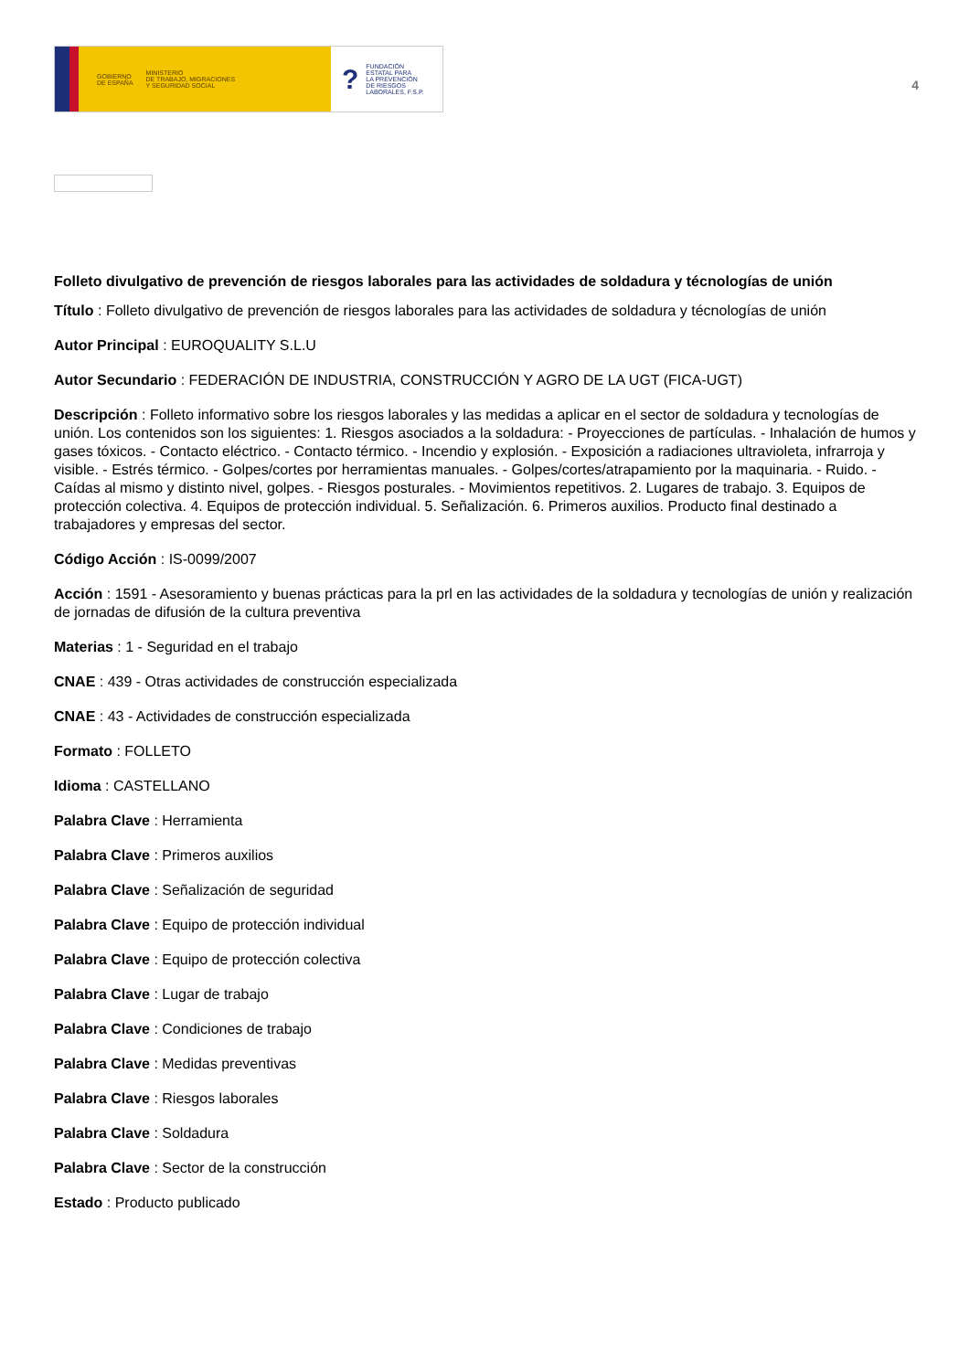GOBIERNO
DE ESPAÑA MINISTERIO
DE TRABAJO, MIGRACIONES
Y SEGURIDAD SOCIAL
? FUNDACIÓN
ESTATAL PARA
LA PREVENCIÓN
DE RIESGOS
LABORALES, F.S.P.
4
Folleto divulgativo de prevención de riesgos laborales para las actividades de soldadura y técnologías de unión
Título : Folleto divulgativo de prevención de riesgos laborales para las actividades de soldadura y técnologías de unión
Autor Principal : EUROQUALITY S.L.U
Autor Secundario : FEDERACIÓN DE INDUSTRIA, CONSTRUCCIÓN Y AGRO DE LA UGT (FICA-UGT)
Descripción : Folleto informativo sobre los riesgos laborales y las medidas a aplicar en el sector de soldadura y tecnologías de unión. Los contenidos son los siguientes: 1. Riesgos asociados a la soldadura: - Proyecciones de partículas. - Inhalación de humos y gases tóxicos. - Contacto eléctrico. - Contacto térmico. - Incendio y explosión. - Exposición a radiaciones ultravioleta, infrarroja y visible. - Estrés térmico. - Golpes/cortes por herramientas manuales. - Golpes/cortes/atrapamiento por la maquinaria. - Ruido. - Caídas al mismo y distinto nivel, golpes. - Riesgos posturales. - Movimientos repetitivos. 2. Lugares de trabajo. 3. Equipos de protección colectiva. 4. Equipos de protección individual. 5. Señalización. 6. Primeros auxilios. Producto final destinado a trabajadores y empresas del sector.
Código Acción : IS-0099/2007
Acción : 1591 - Asesoramiento y buenas prácticas para la prl en las actividades de la soldadura y tecnologías de unión y realización de jornadas de difusión de la cultura preventiva
Materias : 1 - Seguridad en el trabajo
CNAE : 439 - Otras actividades de construcción especializada
CNAE : 43 - Actividades de construcción especializada
Formato : FOLLETO
Idioma : CASTELLANO
Palabra Clave : Herramienta
Palabra Clave : Primeros auxilios
Palabra Clave : Señalización de seguridad
Palabra Clave : Equipo de protección individual
Palabra Clave : Equipo de protección colectiva
Palabra Clave : Lugar de trabajo
Palabra Clave : Condiciones de trabajo
Palabra Clave : Medidas preventivas
Palabra Clave : Riesgos laborales
Palabra Clave : Soldadura
Palabra Clave : Sector de la construcción
Estado : Producto publicado